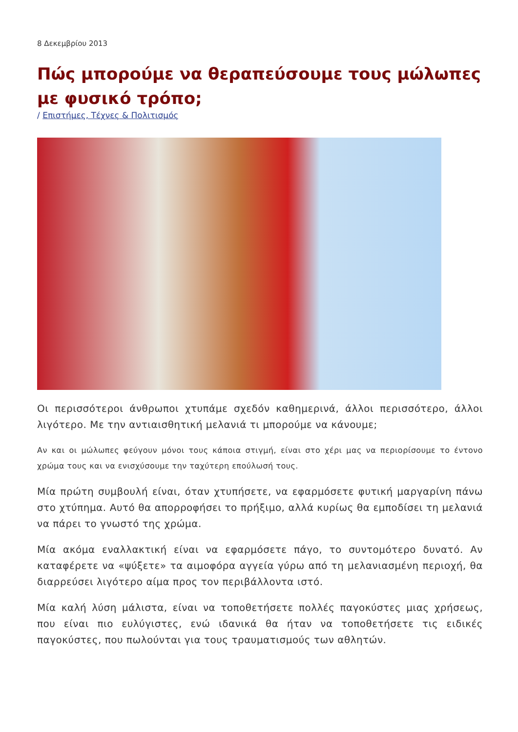8 Δεκεμβρίου 2013
Πώς μπορούμε να θεραπεύσουμε τους μώλωπες με φυσικό τρόπο;
/ Επιστήμες, Τέχνες & Πολιτισμός
Οι περισσότεροι άνθρωποι χτυπάμε σχεδόν καθημερινά, άλλοι περισσότερο, άλλοι λιγότερο. Με την αντιαισθητική μελανιά τι μπορούμε να κάνουμε;
Αν και οι μώλωπες φεύγουν μόνοι τους κάποια στιγμή, είναι στο χέρι μας να περιορίσουμε το έντονο χρώμα τους και να ενισχύσουμε την ταχύτερη επούλωσή τους.
Μία πρώτη συμβουλή είναι, όταν χτυπήσετε, να εφαρμόσετε φυτική μαργαρίνη πάνω στο χτύπημα. Αυτό θα απορροφήσει το πρήξιμο, αλλά κυρίως θα εμποδίσει τη μελανιά να πάρει το γνωστό της χρώμα.
Μία ακόμα εναλλακτική είναι να εφαρμόσετε πάγο, το συντομότερο δυνατό. Αν καταφέρετε να «ψύξετε» τα αιμοφόρα αγγεία γύρω από τη μελανιασμένη περιοχή, θα διαρρεύσει λιγότερο αίμα προς τον περιβάλλοντα ιστό.
Μία καλή λύση μάλιστα, είναι να τοποθετήσετε πολλές παγοκύστες μιας χρήσεως, που είναι πιο ευλύγιστες, ενώ ιδανικά θα ήταν να τοποθετήσετε τις ειδικές παγοκύστες, που πωλούνται για τους τραυματισμούς των αθλητών.